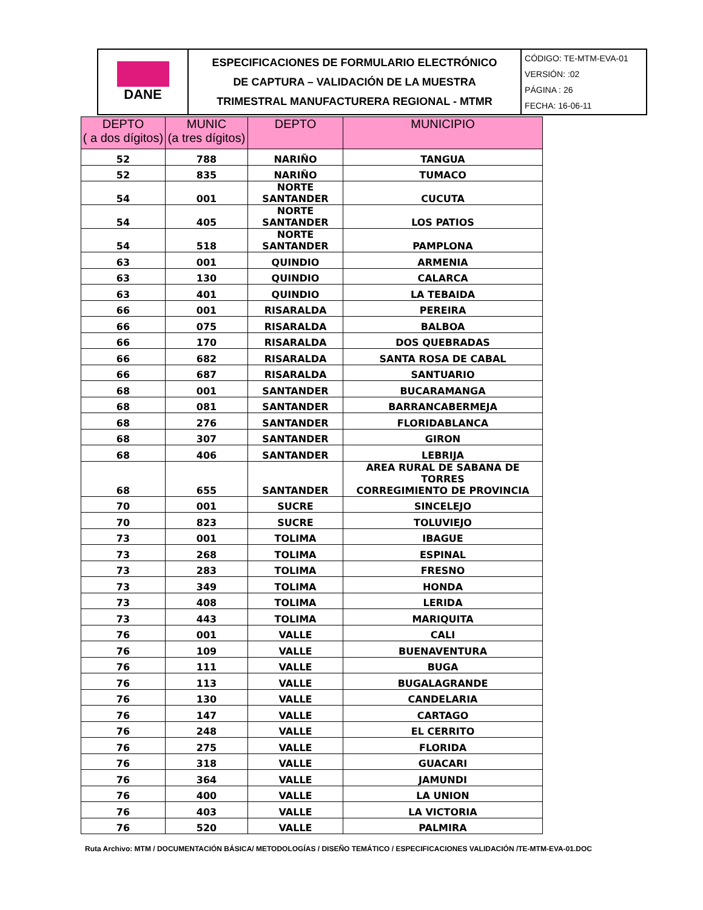| DANE | ESPECIFICACIONES DE FORMULARIO ELECTRÓNICO DE CAPTURA – VALIDACIÓN DE LA MUESTRA TRIMESTRAL MANUFACTURERA REGIONAL - MTMR | CÓDIGO: TE-MTM-EVA-01 VERSIÓN: :02 PÁGINA : 26 FECHA: 16-06-11 |
| DEPTO ( a dos dígitos) | MUNIC (a tres dígitos) | DEPTO | MUNICIPIO |
| --- | --- | --- | --- |
| 52 | 788 | NARIÑO | TANGUA |
| 52 | 835 | NARIÑO | TUMACO |
| 54 | 001 | NORTE SANTANDER | CUCUTA |
| 54 | 405 | NORTE SANTANDER | LOS PATIOS |
| 54 | 518 | NORTE SANTANDER | PAMPLONA |
| 63 | 001 | QUINDIO | ARMENIA |
| 63 | 130 | QUINDIO | CALARCA |
| 63 | 401 | QUINDIO | LA TEBAIDA |
| 66 | 001 | RISARALDA | PEREIRA |
| 66 | 075 | RISARALDA | BALBOA |
| 66 | 170 | RISARALDA | DOS QUEBRADAS |
| 66 | 682 | RISARALDA | SANTA ROSA DE CABAL |
| 66 | 687 | RISARALDA | SANTUARIO |
| 68 | 001 | SANTANDER | BUCARAMANGA |
| 68 | 081 | SANTANDER | BARRANCABERMEJA |
| 68 | 276 | SANTANDER | FLORIDABLANCA |
| 68 | 307 | SANTANDER | GIRON |
| 68 | 406 | SANTANDER | LEBRIJA |
| 68 | 655 | SANTANDER | AREA RURAL DE SABANA DE TORRES CORREGIMIENTO DE PROVINCIA |
| 70 | 001 | SUCRE | SINCELEJO |
| 70 | 823 | SUCRE | TOLUVIEJO |
| 73 | 001 | TOLIMA | IBAGUE |
| 73 | 268 | TOLIMA | ESPINAL |
| 73 | 283 | TOLIMA | FRESNO |
| 73 | 349 | TOLIMA | HONDA |
| 73 | 408 | TOLIMA | LERIDA |
| 73 | 443 | TOLIMA | MARIQUITA |
| 76 | 001 | VALLE | CALI |
| 76 | 109 | VALLE | BUENAVENTURA |
| 76 | 111 | VALLE | BUGA |
| 76 | 113 | VALLE | BUGALAGRANDE |
| 76 | 130 | VALLE | CANDELARIA |
| 76 | 147 | VALLE | CARTAGO |
| 76 | 248 | VALLE | EL CERRITO |
| 76 | 275 | VALLE | FLORIDA |
| 76 | 318 | VALLE | GUACARI |
| 76 | 364 | VALLE | JAMUNDI |
| 76 | 400 | VALLE | LA UNION |
| 76 | 403 | VALLE | LA VICTORIA |
| 76 | 520 | VALLE | PALMIRA |
Ruta Archivo: MTM / DOCUMENTACIÓN BÁSICA/ METODOLOGÍAS / DISEÑO TEMÁTICO / ESPECIFICACIONES VALIDACIÓN /TE-MTM-EVA-01.DOC